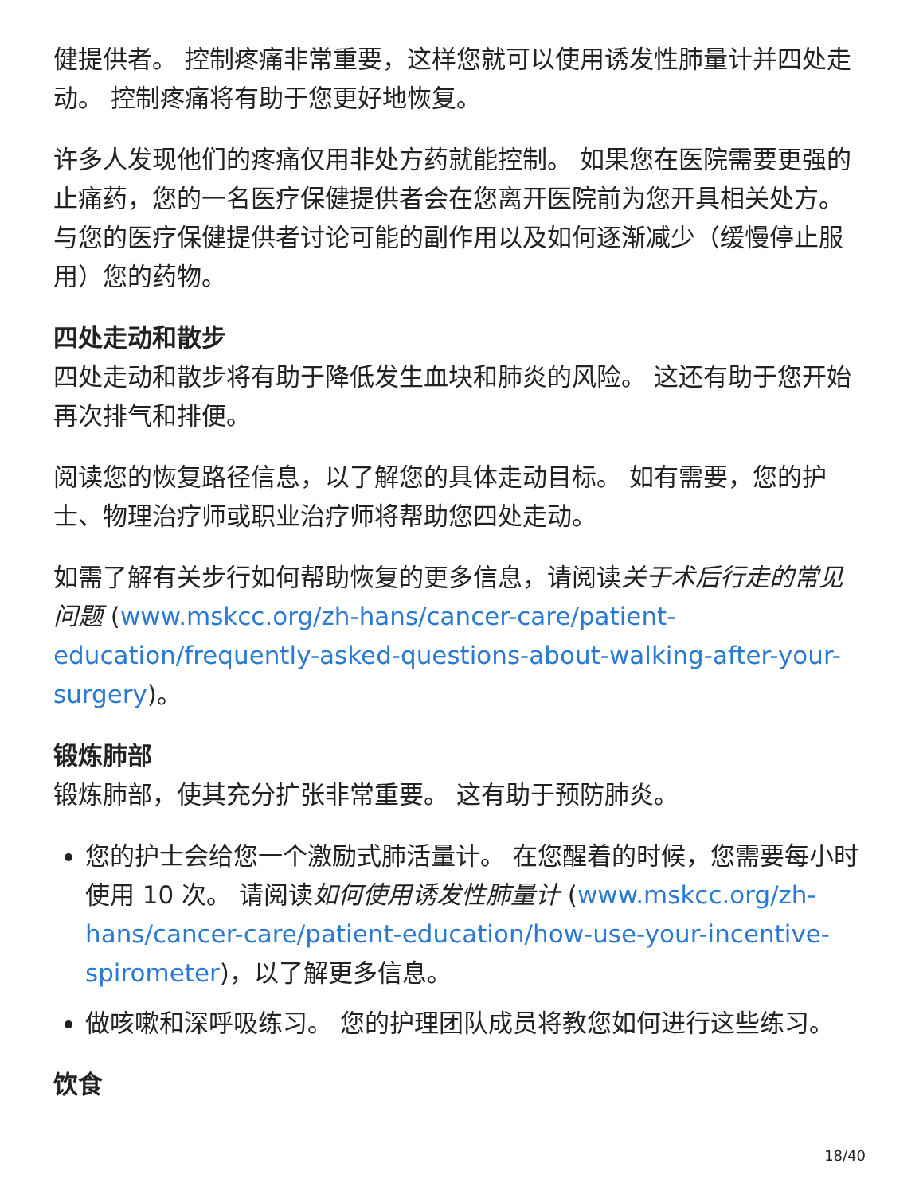健提供者。 控制疼痛非常重要，这样您就可以使用诱发性肺量计并四处走动。 控制疼痛将有助于您更好地恢复。
许多人发现他们的疼痛仅用非处方药就能控制。 如果您在医院需要更强的止痛药，您的一名医疗保健提供者会在您离开医院前为您开具相关处方。 与您的医疗保健提供者讨论可能的副作用以及如何逐渐减少（缓慢停止服用）您的药物。
四处走动和散步
四处走动和散步将有助于降低发生血块和肺炎的风险。 这还有助于您开始再次排气和排便。
阅读您的恢复路径信息，以了解您的具体走动目标。 如有需要，您的护士、物理治疗师或职业治疗师将帮助您四处走动。
如需了解有关步行如何帮助恢复的更多信息，请阅读关于术后行走的常见问题 (www.mskcc.org/zh-hans/cancer-care/patient-education/frequently-asked-questions-about-walking-after-your-surgery)。
锻炼肺部
锻炼肺部，使其充分扩张非常重要。 这有助于预防肺炎。
您的护士会给您一个激励式肺活量计。 在您醒着的时候，您需要每小时使用 10 次。 请阅读如何使用诱发性肺量计 (www.mskcc.org/zh-hans/cancer-care/patient-education/how-use-your-incentive-spirometer)，以了解更多信息。
做咳嗽和深呼吸练习。 您的护理团队成员将教您如何进行这些练习。
饮食
18/40